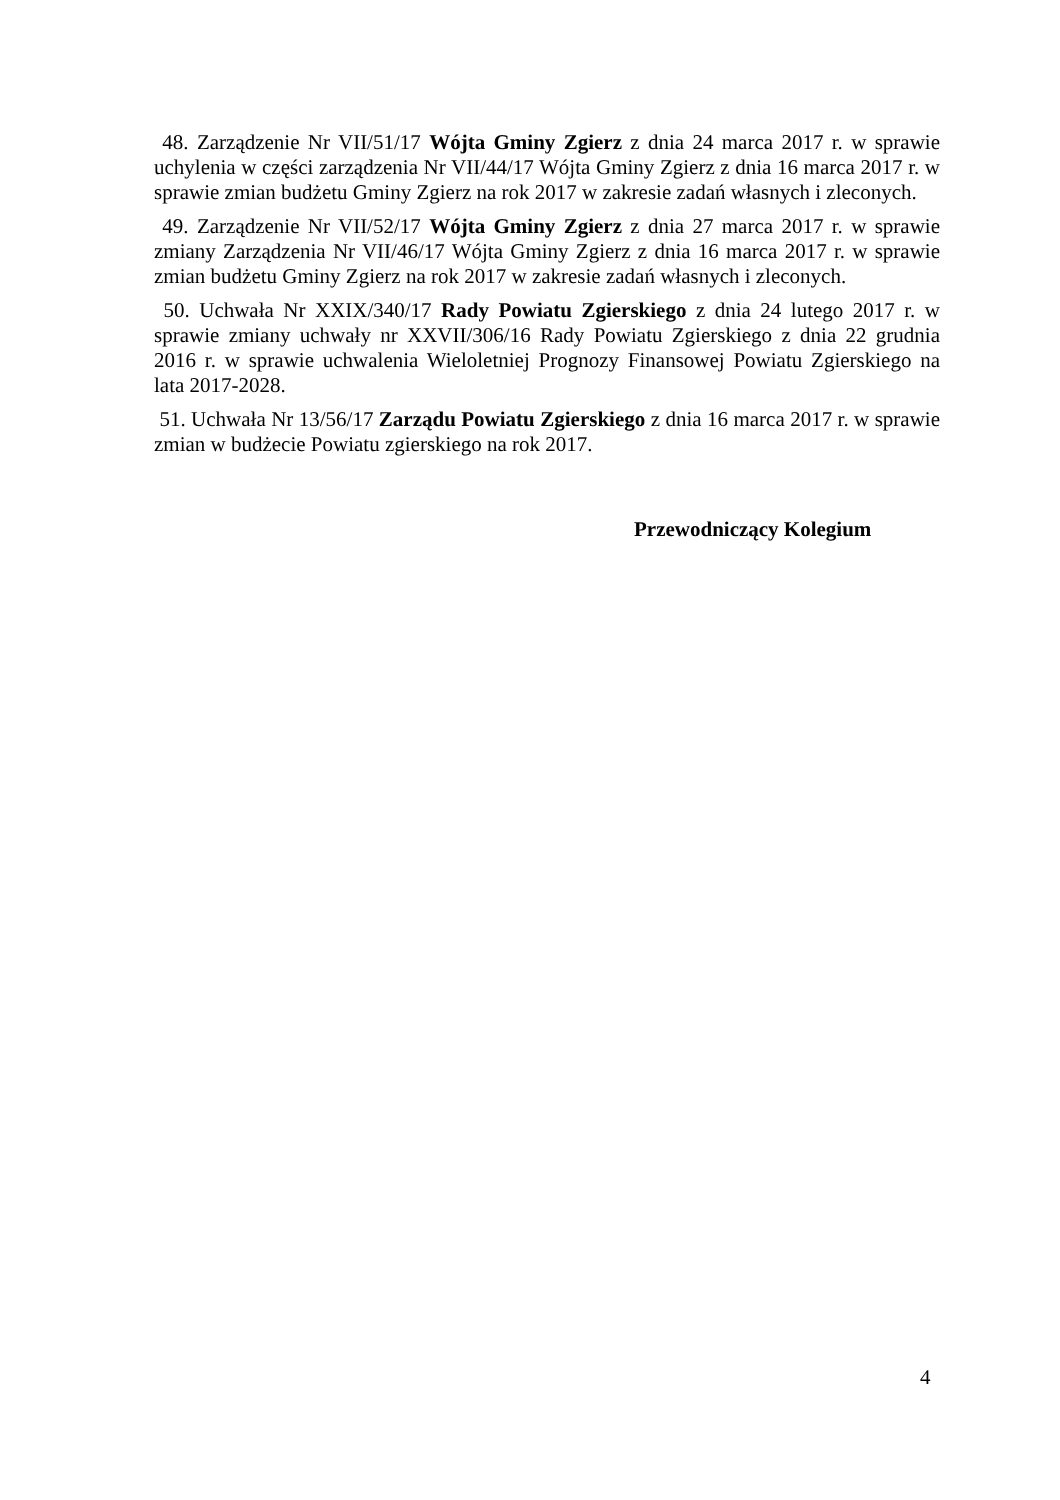48. Zarządzenie Nr VII/51/17 Wójta Gminy Zgierz z dnia 24 marca 2017 r. w sprawie uchylenia w części zarządzenia Nr VII/44/17 Wójta Gminy Zgierz z dnia 16 marca 2017 r. w sprawie zmian budżetu Gminy Zgierz na rok 2017 w zakresie zadań własnych i zleconych.
49. Zarządzenie Nr VII/52/17 Wójta Gminy Zgierz z dnia 27 marca 2017 r. w sprawie zmiany Zarządzenia Nr VII/46/17 Wójta Gminy Zgierz z dnia 16 marca 2017 r. w sprawie zmian budżetu Gminy Zgierz na rok 2017 w zakresie zadań własnych i zleconych.
50. Uchwała Nr XXIX/340/17 Rady Powiatu Zgierskiego z dnia 24 lutego 2017 r. w sprawie zmiany uchwały nr XXVII/306/16 Rady Powiatu Zgierskiego z dnia 22 grudnia 2016 r. w sprawie uchwalenia Wieloletniej Prognozy Finansowej Powiatu Zgierskiego na lata 2017-2028.
51. Uchwała Nr 13/56/17 Zarządu Powiatu Zgierskiego z dnia 16 marca 2017 r. w sprawie zmian w budżecie Powiatu zgierskiego na rok 2017.
Przewodniczący Kolegium
4